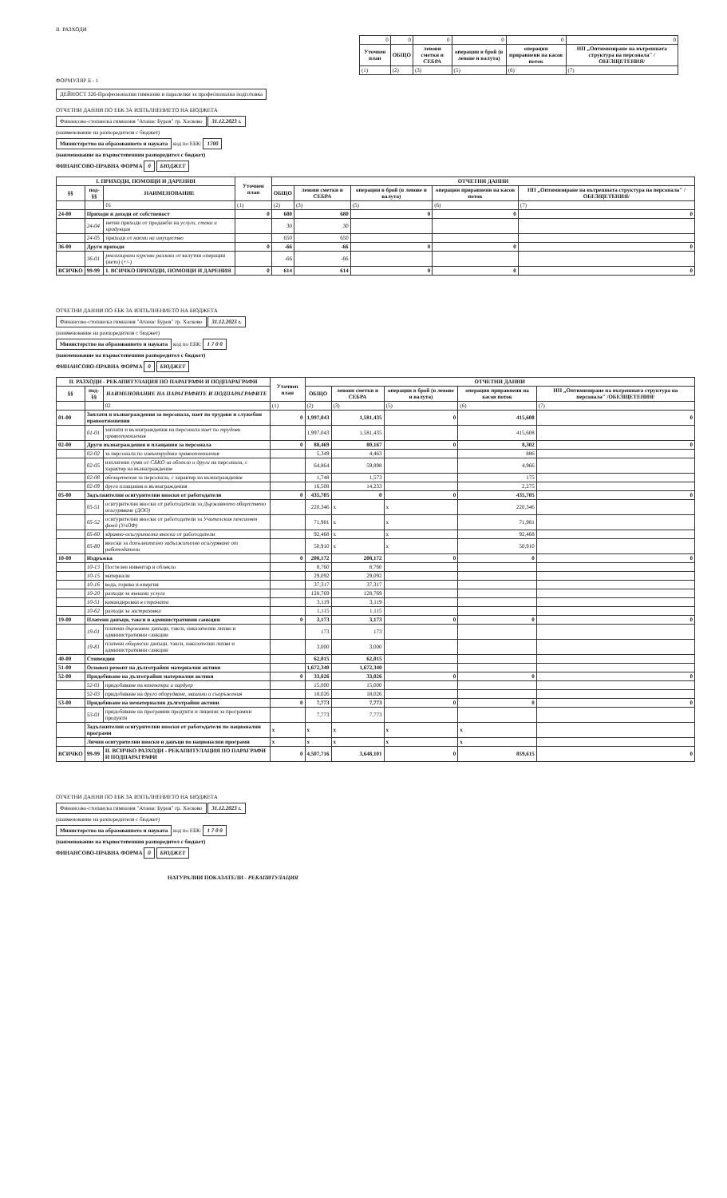II. РАЗХОДИ
| 0 | 0 | 0 | 0 | 0 | 0 |
| Уточнен план | ОБЩО | левови сметки и СЕБРА | операции в брой (в левове и валута) | операции приравнени на касов поток | НП „Оптимизиране на вътрешната структура на персонала" /ОБЕЗЩЕТЕНИЯ/ |
| (1) | (2) | (3) | (5) | (6) | (7) |
ФОРМУЛЯР Б - 1
ДЕЙНОСТ 326-Професионални гимназии и паралелки за професионална подготовка
ОТЧЕТНИ ДАННИ ПО ЕБК ЗА ИЗПЪЛНЕНИЕТО НА БЮДЖЕТА
Финансово-стопанска гимназия "Атанас Буров" гр. Хасково 31.12.2023 г.
(наименование на разпоредителя с бюджет)
Министерство на образованието и науката код по ЕБК: 1700
(наименование на първостепенния разпоредител с бюджет)
ФИНАНСОВО-ПРАВНА ФОРМА 0 БЮДЖЕТ
| I. ПРИХОДИ, ПОМОЩИ И ДАРЕНИЯ | | | Уточнен план | ОТЧЕТНИ ДАННИ | | | | |
| --- | --- | --- | --- | --- | --- | --- | --- | --- |
| §§ | под-§§ | НАИМЕНОВАНИЕ | | ОБЩО | левови сметки и СЕБРА | операции в брой (в левове и валута) | операции приравнени на касов поток | НП „Оптимизиране на вътрешната структура на персонала" /ОБЕЗЩЕТЕНИЯ/ |
| | | 01 | (1) | (2) | (3) | (5) | (6) | (7) |
| 24-00 | Приходи и доходи от собственост | | 0 | 680 | 680 | 0 | 0 | 0 |
| | 24-04 | нетни приходи от продажби на услуги, стоки и продукция | | 30 | 30 | | | |
| | 24-05 | приходи от наеми на имущество | | 650 | 650 | | | |
| 36-00 | Други приходи | | 0 | -66 | -66 | 0 | 0 | 0 |
| | 36-01 | реализирани курсови разлики от валутни операции (нето) (+/-) | | -66 | -66 | | | |
| ВСИЧКО | 99-99 | I. ВСИЧКО ПРИХОДИ, ПОМОЩИ И ДАРЕНИЯ | 0 | 614 | 614 | 0 | 0 | 0 |
ОТЧЕТНИ ДАННИ ПО ЕБК ЗА ИЗПЪЛНЕНИЕТО НА БЮДЖЕТА
Финансово-стопанска гимназия "Атанас Буров" гр. Хасково 31.12.2023 г.
(наименование на разпоредителя с бюджет)
Министерство на образованието и науката код по ЕБК: 1 7 0 0
(наименование на първостепенния разпоредител с бюджет)
ФИНАНСОВО-ПРАВНА ФОРМА 0 БЮДЖЕТ
| II. РАЗХОДИ - РЕКАПИТУЛАЦИЯ ПО ПАРАГРАФИ И ПОДПАРАГРАФИ | | | Уточнен план | ОТЧЕТНИ ДАННИ | | | | |
| --- | --- | --- | --- | --- | --- | --- | --- | --- |
| §§ | под-§§ | НАИМЕНОВАНИЕ НА ПАРАГРАФИТЕ И ПОДПАРАГРАФИТЕ | | ОБЩО | левови сметки и СЕБРА | операции в брой (в левове и валута) | операции приравнени на касов поток | НП „Оптимизиране на вътрешната структура на персонала" /ОБЕЗЩЕТЕНИЯ/ |
| | | 02 | (1) | (2) | (3) | (5) | (6) | (7) |
| 01-00 | Заплати и възнаграждения за персонала, нает по трудови и служебни правоотношения | | 0 | 1,997,043 | 1,581,435 | 0 | 415,608 | 0 |
| | 01-01 | заплати и възнаграждения на персонала нает по трудови правоотношения | | 1,997,043 | 1,581,435 | | 415,608 | |
| 02-00 | Други възнаграждения и плащания за персонала | | 0 | 88,469 | 80,167 | 0 | 8,302 | 0 |
| | 02-02 | за персонала по извънтрудови правоотношения | | 5,349 | 4,463 | | 886 | |
| | 02-05 | изплатени суми от СБКО за облекло и други на персонала, с характер на възнаграждение | | 64,864 | 59,898 | | 4,966 | |
| | 02-08 | обезщетения за персонала, с характер на възнаграждение | | 1,748 | 1,573 | | 175 | |
| | 02-09 | други плащания и възнаграждения | | 16,508 | 14,233 | | 2,275 | |
| 05-00 | Задължителни осигурителни вноски от работодатели | | 0 | 435,705 | 0 | 0 | 435,705 | 0 |
| | 05-51 | осигурителни вноски от работодатели за Държавното обществено осигуряване (ДОО) | | 220,346 | x | x | 220,346 | |
| | 05-52 | осигурителни вноски от работодатели за Учителския пенсионен фонд (УчПФ) | | 71,981 | x | x | 71,981 | |
| | 05-60 | здравно-осигурителни вноски от работодатели | | 92,468 | x | x | 92,468 | |
| | 05-80 | вноски за допълнително задължително осигуряване от работодатели | | 50,910 | x | x | 50,910 | |
| 10-00 | Издръжка | | 0 | 208,172 | 208,172 | 0 | 0 | 0 |
| | 10-13 | Постелен инвентар и облекло | | 8,760 | 8,760 | | | |
| | 10-15 | материали | | 29,092 | 29,092 | | | |
| | 10-16 | вода, горива и енергия | | 37,317 | 37,317 | | | |
| | 10-20 | разходи за външни услуги | | 128,769 | 128,769 | | | |
| | 10-51 | командировки в страната | | 3,119 | 3,119 | | | |
| | 10-62 | разходи за застраховки | | 1,115 | 1,115 | | | |
| 19-00 | Платени данъци, такси и административни санкции | | 0 | 3,173 | 3,173 | 0 | 0 | 0 |
| | 19-01 | платени държавни данъци, такси, наказателни лихви и административни санкции | | 173 | 173 | | | |
| | 19-81 | платени общински данъци, такси, наказателни лихви и административни санкции | | 3,000 | 3,000 | | | |
| 40-00 | Стипендии | | | 62,015 | 62,015 | | | |
| 51-00 | Основен ремонт на дълготрайни материални активи | | | 1,672,340 | 1,672,340 | | | |
| 52-00 | Придобиване на дълготрайни материални активи | | 0 | 33,026 | 33,026 | 0 | 0 | 0 |
| | 52-01 | придобиване на компютри и хардуер | | 15,000 | 15,000 | | | |
| | 52-03 | придобиване на друго оборудване, машини и съоръжения | | 18,026 | 18,026 | | | |
| 53-00 | Придобиване на нематериални дълготрайни активи | | 0 | 7,773 | 7,773 | 0 | 0 | 0 |
| | 53-01 | придобиване на програмни продукти и лицензи за програмни продукти | | 7,773 | 7,773 | | | |
| | Задължителни осигурителни вноски от работодателя по национални програми | | x | x | x | x | x | |
| | Лични осигурителни вноски и данъци по национални програми | | x | x | x | x | x | |
| ВСИЧКО | 99-99 | II. ВСИЧКО РАЗХОДИ - РЕКАПИТУЛАЦИЯ ПО ПАРАГРАФИ И ПОДПАРАГРАФИ | 0 | 4,507,716 | 3,648,101 | 0 | 859,615 | 0 |
ОТЧЕТНИ ДАННИ ПО ЕБК ЗА ИЗПЪЛНЕНИЕТО НА БЮДЖЕТА
Финансово-стопанска гимназия "Атанас Буров" гр. Хасково 31.12.2023 г.
(наименование на разпоредителя с бюджет)
Министерство на образованието и науката код по ЕБК: 1 7 0 0
(наименование на първостепенния разпоредител с бюджет)
ФИНАНСОВО-ПРАВНА ФОРМА 0 БЮДЖЕТ
НАТУРАЛНИ ПОКАЗАТЕЛИ - РЕКАПИТУЛАЦИЯ